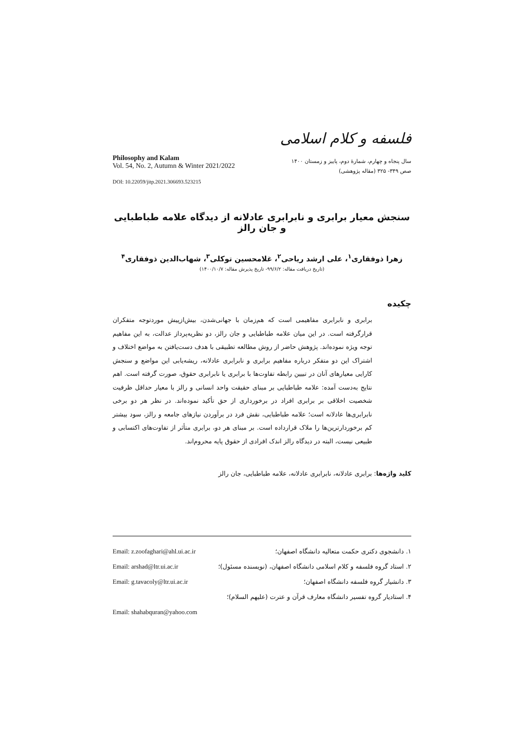Philosophy and Kalam
Vol. 54, No. 2, Autumn & Winter 2021/2022
DOI: 10.22059/jitp.2021.306693.523215
فلسفه و کلام اسلامی
سال پنجاه و چهارم، شمارهٔ دوم، پاییز و زمستان ۱۴۰۰
صص ۳۴۹- ۳۲۵ (مقاله پژوهشی)
سنجش معیار برابری و نابرابری عادلانه از دیدگاه علامه طباطبایی و جان رالز
زهرا ذوفقاری<sup>۱</sup>، علی ارشد ریاحی<sup>۲</sup>، غلامحسین توکلی<sup>۳</sup>، شهاب‌الدین ذوفقاری<sup>۴</sup>
(تاریخ دریافت مقاله: ۹۹/۶/۲- تاریخ پذیرش مقاله: ۱۴۰۰/۱۰/۷)
چکیده
برابری و نابرابری مفاهیمی است که هم‌زمان با جهانی‌شدن، بیش‌ازپیش موردتوجه متفکران قرارگرفته است. در این میان علامه طباطبایی و جان رالز، دو نظریه‌پرداز عدالت، به این مفاهیم توجه ویژه نموده‌اند. پژوهش حاضر از روش مطالعه تطبیقی با هدف دست‌یافتن به مواضع اختلاف و اشتراک این دو متفکر درباره مفاهیم برابری و نابرابری عادلانه، ریشه‌یابی این مواضع و سنجش کارایی معیارهای آنان در تبیین رابطه تفاوت‌ها با برابری یا نابرابری حقوق، صورت گرفته است. اهم نتایج به‌دست آمده: علامه طباطبایی بر مبنای حقیقت واحد انسانی و رالز با معیار حداقل ظرفیت شخصیت اخلاقی بر برابری افراد در برخورداری از حق تأکید نموده‌اند. در نظر هر دو برخی نابرابری‌ها عادلانه است؛ علامه طباطبایی، نقش فرد در برآوردن نیازهای جامعه و رالز، سود بیشتر کم برخوردارترین‌ها را ملاک قرارداده است. بر مبنای هر دو، برابری متأثر از تفاوت‌های اکتسابی و طبیعی نیست، البته در دیدگاه رالز اندک افرادی از حقوق پایه محروم‌اند.
کلید واژه‌ها: برابری عادلانه، نابرابری عادلانه، علامه طباطبایی، جان رالز
۱. دانشجوی دکتری حکمت متعالیه دانشگاه اصفهان؛ Email: z.zoofaghari@ahl.ui.ac.ir
۲. استاد گروه فلسفه و کلام اسلامی دانشگاه اصفهان، (نویسنده مسئول)؛ Email: arshad@ltr.ui.ac.ir
۳. دانشیار گروه فلسفه دانشگاه اصفهان؛ Email: g.tavacoly@ltr.ui.ac.ir
۴. استادیار گروه تفسیر دانشگاه معارف قرآن و عترت (علیهم السلام)؛
Email: shahabquran@yahoo.com